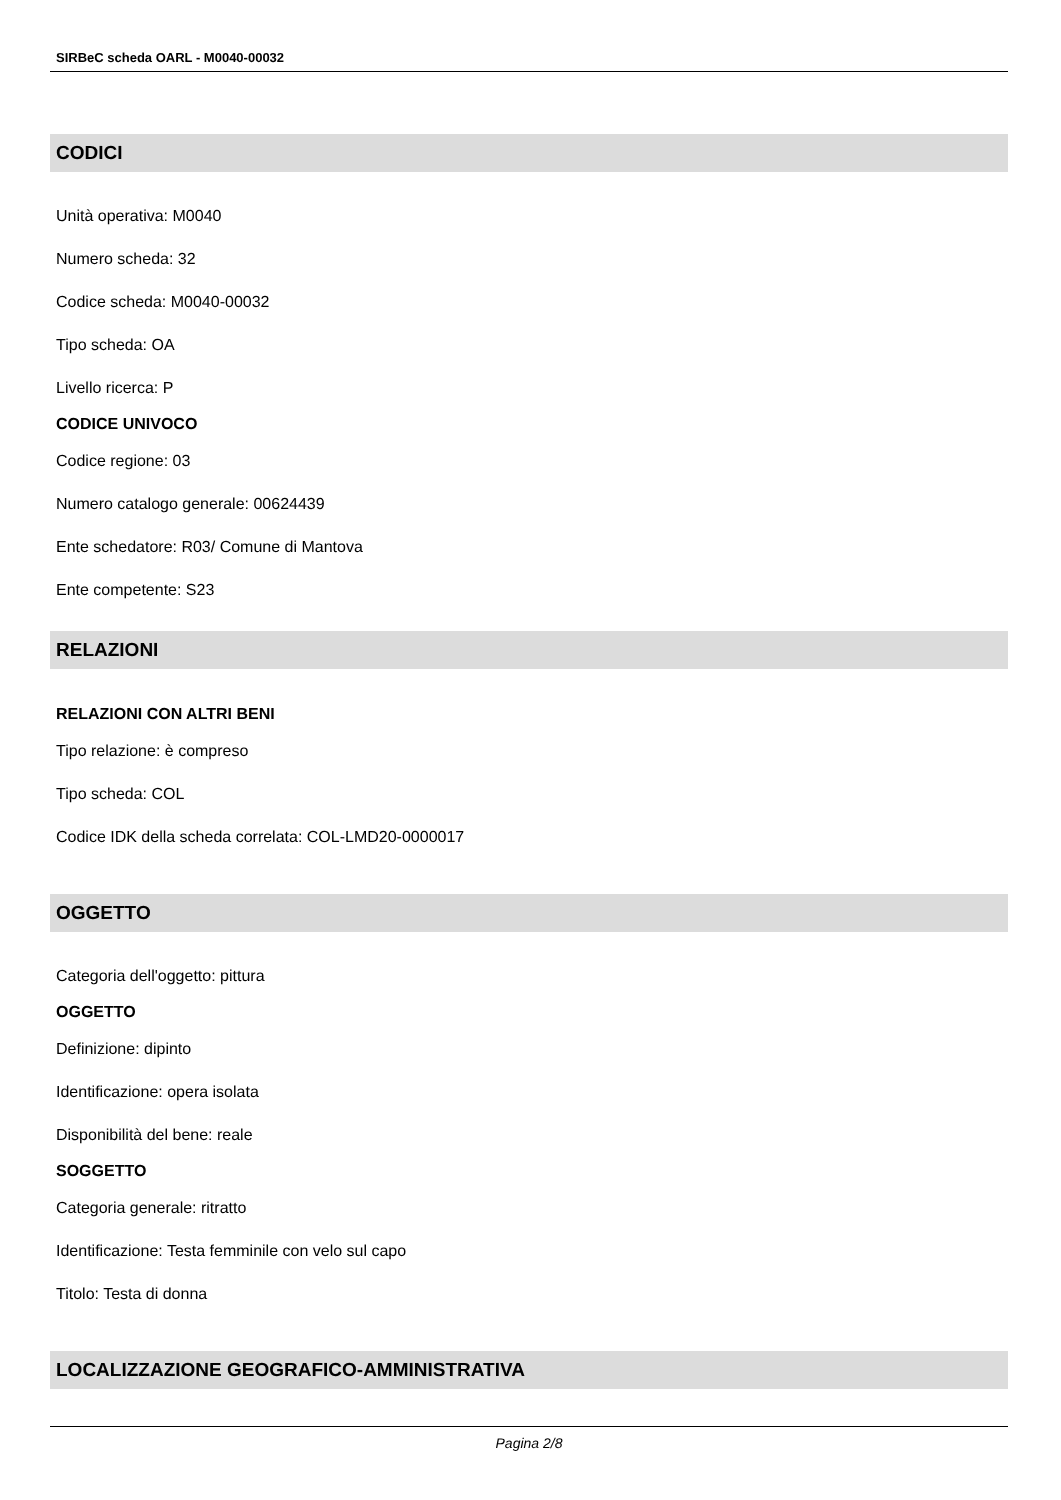SIRBeC scheda OARL - M0040-00032
CODICI
Unità operativa: M0040
Numero scheda: 32
Codice scheda: M0040-00032
Tipo scheda: OA
Livello ricerca: P
CODICE UNIVOCO
Codice regione: 03
Numero catalogo generale: 00624439
Ente schedatore: R03/ Comune di Mantova
Ente competente: S23
RELAZIONI
RELAZIONI CON ALTRI BENI
Tipo relazione: è compreso
Tipo scheda: COL
Codice IDK della scheda correlata: COL-LMD20-0000017
OGGETTO
Categoria dell'oggetto: pittura
OGGETTO
Definizione: dipinto
Identificazione: opera isolata
Disponibilità del bene: reale
SOGGETTO
Categoria generale: ritratto
Identificazione: Testa femminile con velo sul capo
Titolo: Testa di donna
LOCALIZZAZIONE GEOGRAFICO-AMMINISTRATIVA
Pagina 2/8